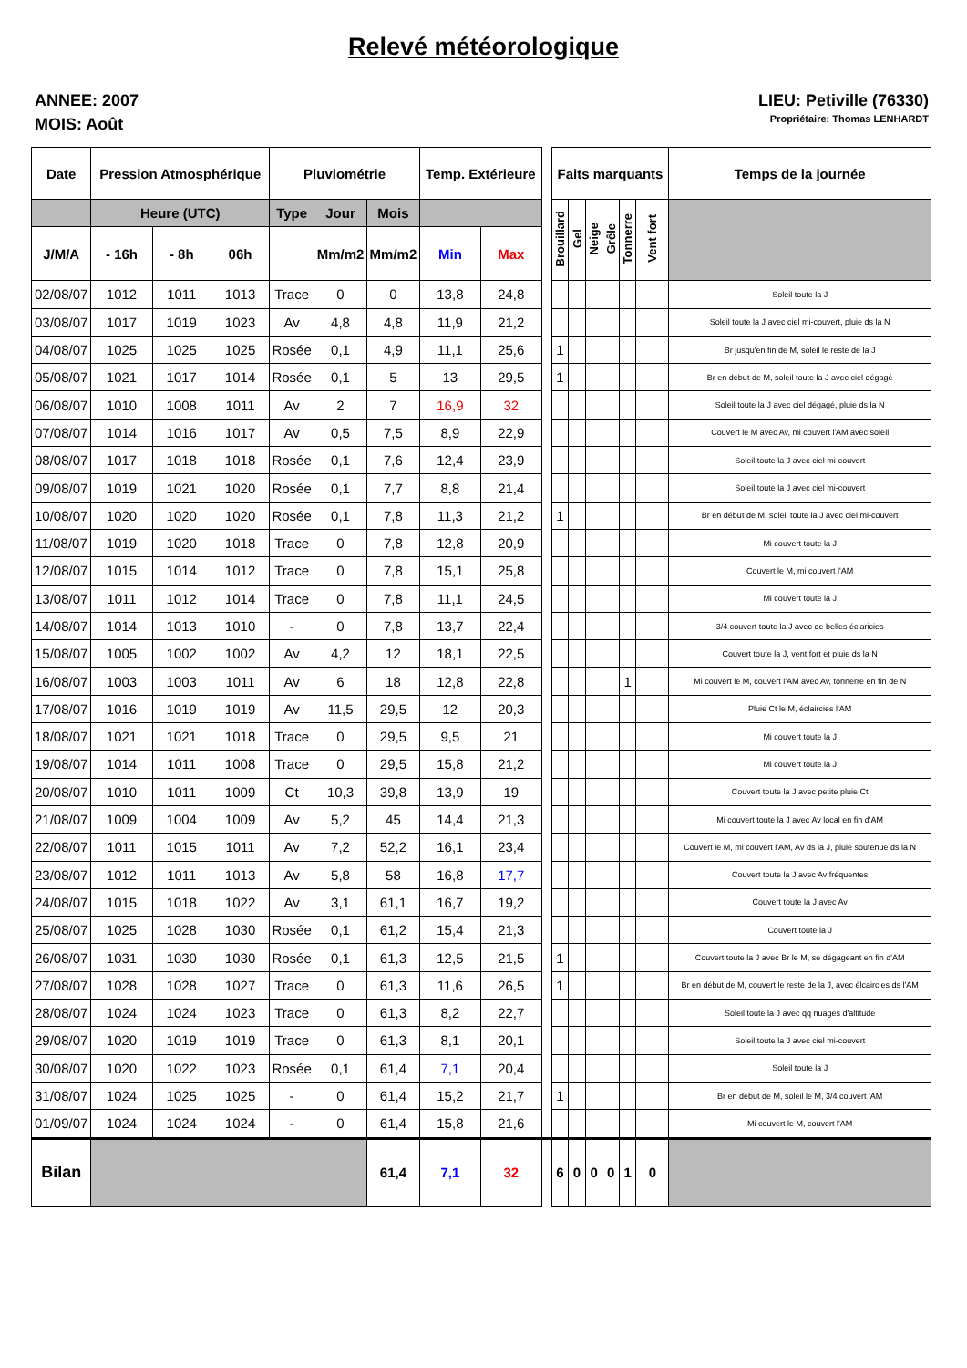Relevé météorologique
ANNEE: 2007
MOIS: Août
LIEU: Petiville (76330)
Propriétaire: Thomas LENHARDT
| Date | Pression Atmosphérique | | | Pluviométrie | | | Temp. Extérieure | | | Faits marquants | | | | | | Temps de la journée |
| --- | --- | --- | --- | --- | --- | --- | --- | --- | --- | --- | --- | --- | --- | --- | --- | --- |
| | Heure (UTC) | | | Type | Jour | Mois | | | | Brouillard | Gel | Neige | Grêle | Tonnerre | Vent fort | |
| J/M/A | - 16h | - 8h | 06h | | Mm/m2 | Mm/m2 | Min | Max | | | | | | | | |
| 02/08/07 | 1012 | 1011 | 1013 | Trace | 0 | 0 | 13,8 | 24,8 | | | | | | | | Soleil toute la J |
| 03/08/07 | 1017 | 1019 | 1023 | Av | 4,8 | 4,8 | 11,9 | 21,2 | | | | | | | | Soleil toute la J avec ciel mi-couvert, pluie ds la N |
| 04/08/07 | 1025 | 1025 | 1025 | Rosée | 0,1 | 4,9 | 11,1 | 25,6 | | 1 | | | | | | Br jusqu'en fin de M, soleil le reste de la J |
| 05/08/07 | 1021 | 1017 | 1014 | Rosée | 0,1 | 5 | 13 | 29,5 | | 1 | | | | | | Br en début de M, soleil toute la J avec ciel dégagé |
| 06/08/07 | 1010 | 1008 | 1011 | Av | 2 | 7 | 16,9 | 32 | | | | | | | | Soleil toute la J avec ciel dégagé, pluie ds la N |
| 07/08/07 | 1014 | 1016 | 1017 | Av | 0,5 | 7,5 | 8,9 | 22,9 | | | | | | | | Couvert le M avec Av, mi couvert l'AM avec soleil |
| 08/08/07 | 1017 | 1018 | 1018 | Rosée | 0,1 | 7,6 | 12,4 | 23,9 | | | | | | | | Soleil toute la J avec ciel mi-couvert |
| 09/08/07 | 1019 | 1021 | 1020 | Rosée | 0,1 | 7,7 | 8,8 | 21,4 | | | | | | | | Soleil toute la J avec ciel mi-couvert |
| 10/08/07 | 1020 | 1020 | 1020 | Rosée | 0,1 | 7,8 | 11,3 | 21,2 | | 1 | | | | | | Br en début de M, soleil toute la J avec ciel mi-couvert |
| 11/08/07 | 1019 | 1020 | 1018 | Trace | 0 | 7,8 | 12,8 | 20,9 | | | | | | | | Mi couvert toute la J |
| 12/08/07 | 1015 | 1014 | 1012 | Trace | 0 | 7,8 | 15,1 | 25,8 | | | | | | | | Couvert le M, mi couvert l'AM |
| 13/08/07 | 1011 | 1012 | 1014 | Trace | 0 | 7,8 | 11,1 | 24,5 | | | | | | | | Mi couvert toute la J |
| 14/08/07 | 1014 | 1013 | 1010 | - | 0 | 7,8 | 13,7 | 22,4 | | | | | | | | 3/4 couvert toute la J avec de belles éclaricies |
| 15/08/07 | 1005 | 1002 | 1002 | Av | 4,2 | 12 | 18,1 | 22,5 | | | | | | | | Couvert toute la J, vent fort et pluie ds la N |
| 16/08/07 | 1003 | 1003 | 1011 | Av | 6 | 18 | 12,8 | 22,8 | | | | | | 1 | | Mi couvert le M, couvert l'AM avec Av, tonnerre en fin de N |
| 17/08/07 | 1016 | 1019 | 1019 | Av | 11,5 | 29,5 | 12 | 20,3 | | | | | | | | Pluie Ct le M, éclaircies l'AM |
| 18/08/07 | 1021 | 1021 | 1018 | Trace | 0 | 29,5 | 9,5 | 21 | | | | | | | | Mi couvert toute la J |
| 19/08/07 | 1014 | 1011 | 1008 | Trace | 0 | 29,5 | 15,8 | 21,2 | | | | | | | | Mi couvert toute la J |
| 20/08/07 | 1010 | 1011 | 1009 | Ct | 10,3 | 39,8 | 13,9 | 19 | | | | | | | | Couvert toute la J avec petite pluie Ct |
| 21/08/07 | 1009 | 1004 | 1009 | Av | 5,2 | 45 | 14,4 | 21,3 | | | | | | | | Mi couvert toute la J avec Av local en fin d'AM |
| 22/08/07 | 1011 | 1015 | 1011 | Av | 7,2 | 52,2 | 16,1 | 23,4 | | | | | | | | Couvert le M, mi couvert l'AM, Av ds la J, pluie soutenue ds la N |
| 23/08/07 | 1012 | 1011 | 1013 | Av | 5,8 | 58 | 16,8 | 17,7 | | | | | | | | Couvert toute la J avec Av fréquentes |
| 24/08/07 | 1015 | 1018 | 1022 | Av | 3,1 | 61,1 | 16,7 | 19,2 | | | | | | | | Couvert toute la J avec Av |
| 25/08/07 | 1025 | 1028 | 1030 | Rosée | 0,1 | 61,2 | 15,4 | 21,3 | | | | | | | | Couvert toute la J |
| 26/08/07 | 1031 | 1030 | 1030 | Rosée | 0,1 | 61,3 | 12,5 | 21,5 | | 1 | | | | | | Couvert toute la J avec Br le M, se dégageant en fin d'AM |
| 27/08/07 | 1028 | 1028 | 1027 | Trace | 0 | 61,3 | 11,6 | 26,5 | | 1 | | | | | | Br en début de M, couvert le reste de la J, avec élcaircies ds l'AM |
| 28/08/07 | 1024 | 1024 | 1023 | Trace | 0 | 61,3 | 8,2 | 22,7 | | | | | | | | Soleil toute la J avec qq nuages d'altitude |
| 29/08/07 | 1020 | 1019 | 1019 | Trace | 0 | 61,3 | 8,1 | 20,1 | | | | | | | | Soleil toute la J avec ciel mi-couvert |
| 30/08/07 | 1020 | 1022 | 1023 | Rosée | 0,1 | 61,4 | 7,1 | 20,4 | | | | | | | | Soleil toute la J |
| 31/08/07 | 1024 | 1025 | 1025 | - | 0 | 61,4 | 15,2 | 21,7 | | 1 | | | | | | Br en début de M, soleil le M, 3/4 couvert 'AM |
| 01/09/07 | 1024 | 1024 | 1024 | - | 0 | 61,4 | 15,8 | 21,6 | | | | | | | | Mi couvert le M, couvert l'AM |
| Bilan | | | | | | 61,4 | 7,1 | 32 | | 6 | 0 | 0 | 0 | 1 | 0 | |